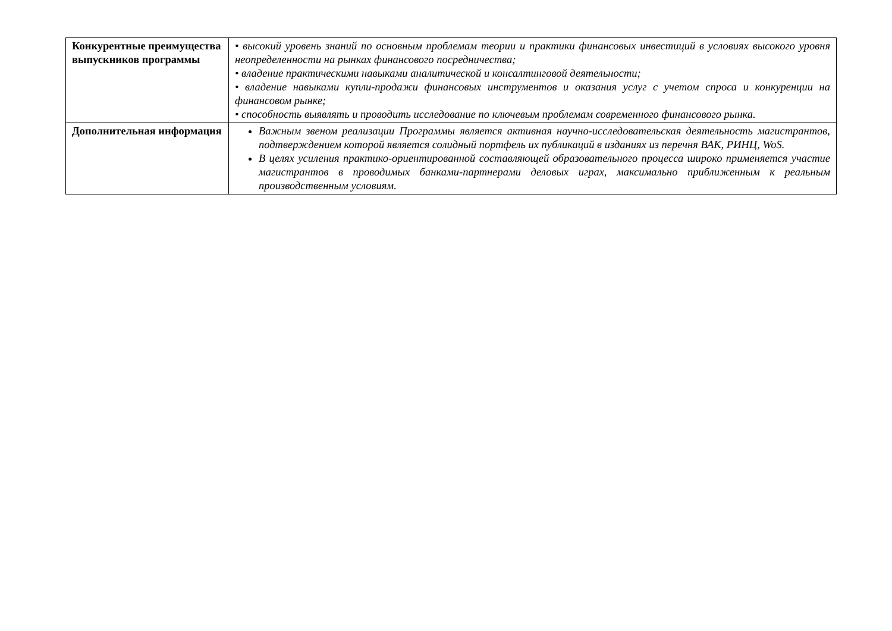| Конкурентные преимущества выпускников программы | • высокий уровень знаний по основным проблемам теории и практики финансовых инвестиций в условиях высокого уровня неопределенности на рынках финансового посредничества; • владение практическими навыками аналитической и консалтинговой деятельности; • владение навыками купли-продажи финансовых инструментов и оказания услуг с учетом спроса и конкуренции на финансовом рынке; • способность выявлять и проводить исследование по ключевым проблемам современного финансового рынка. |
| Дополнительная информация | Важным звеном реализации Программы является активная научно-исследовательская деятельность магистрантов, подтверждением которой является солидный портфель их публикаций в изданиях из перечня ВАК, РИНЦ, WoS. В целях усиления практико-ориентированной составляющей образовательного процесса широко применяется участие магистрантов в проводимых банками-партнерами деловых играх, максимально приближенным к реальным производственным условиям. |